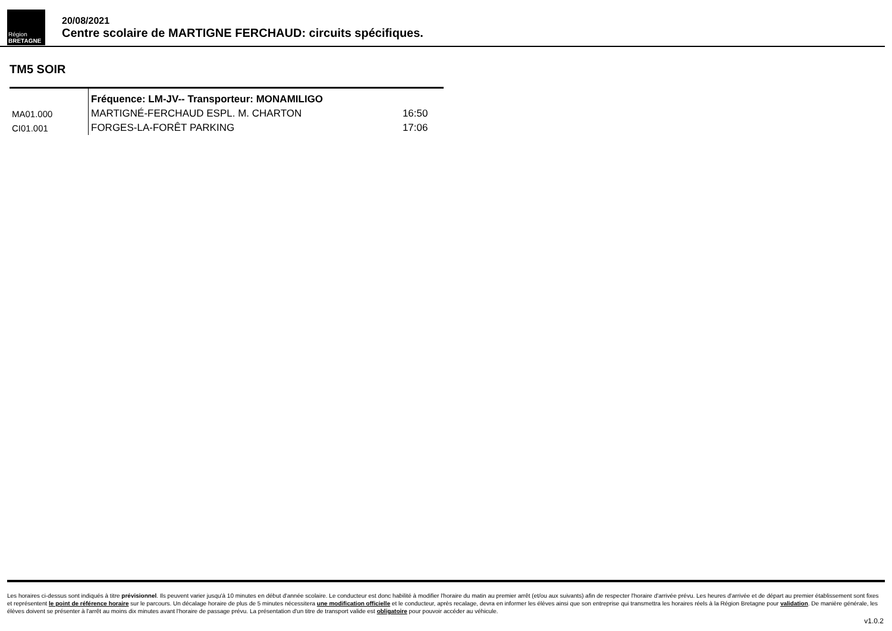Région
BRETAGNE
20/08/2021
Centre scolaire de MARTIGNE FERCHAUD: circuits spécifiques.
TM5 SOIR
| | Fréquence: LM-JV-- Transporteur: MONAMILIGO | |
| MA01.000 | MARTIGNÉ-FERCHAUD ESPL. M. CHARTON | 16:50 |
| CI01.001 | FORGES-LA-FORÊT PARKING | 17:06 |
Les horaires ci-dessus sont indiqués à titre prévisionnel. Ils peuvent varier jusqu'à 10 minutes en début d'année scolaire. Le conducteur est donc habilité à modifier l'horaire du matin au premier arrêt (et/ou aux suivants) afin de respecter l'horaire d'arrivée prévu. Les heures d'arrivée et de départ au premier établissement sont fixes et représentent le point de référence horaire sur le parcours. Un décalage horaire de plus de 5 minutes nécessitera une modification officielle et le conducteur, après recalage, devra en informer les élèves ainsi que son entreprise qui transmettra les horaires réels à la Région Bretagne pour validation. De manière générale, les élèves doivent se présenter à l'arrêt au moins dix minutes avant l'horaire de passage prévu. La présentation d'un titre de transport valide est obligatoire pour pouvoir accéder au véhicule.
v1.0.2